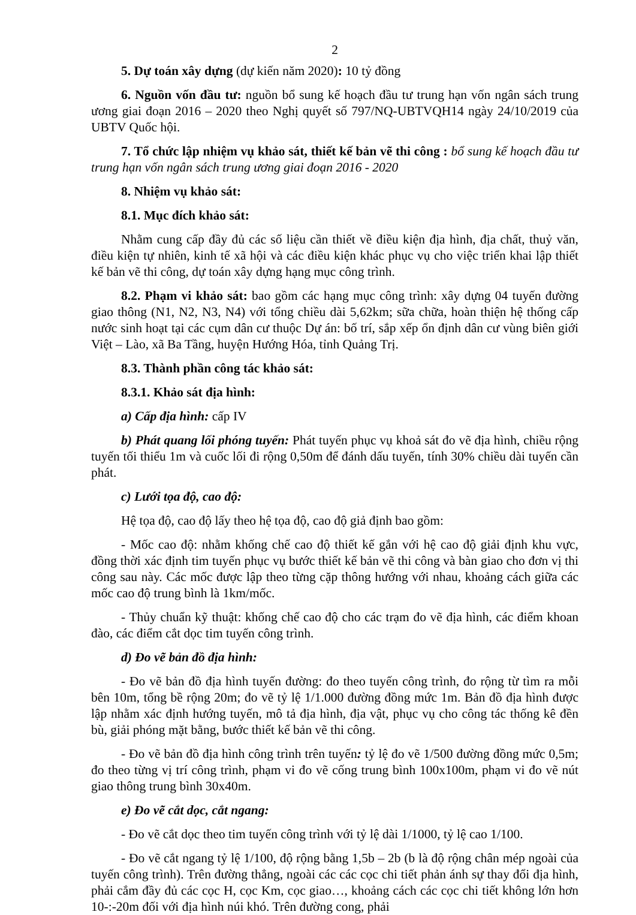2
5. Dự toán xây dựng (dự kiến năm 2020): 10 tỷ đồng
6. Nguồn vốn đầu tư: nguồn bổ sung kế hoạch đầu tư trung hạn vốn ngân sách trung ương giai đoạn 2016 – 2020 theo Nghị quyết số 797/NQ-UBTVQH14 ngày 24/10/2019 của UBTV Quốc hội.
7. Tổ chức lập nhiệm vụ khảo sát, thiết kế bản vẽ thi công : bổ sung kế hoạch đầu tư trung hạn vốn ngân sách trung ương giai đoạn 2016 - 2020
8. Nhiệm vụ khảo sát:
8.1. Mục đích khảo sát:
Nhằm cung cấp đầy đủ các số liệu cần thiết về điều kiện địa hình, địa chất, thuỷ văn, điều kiện tự nhiên, kinh tế xã hội và các điều kiện khác phục vụ cho việc triển khai lập thiết kế bản vẽ thi công, dự toán xây dựng hạng mục công trình.
8.2. Phạm vi khảo sát: bao gồm các hạng mục công trình: xây dựng 04 tuyến đường giao thông (N1, N2, N3, N4) với tổng chiều dài 5,62km; sữa chữa, hoàn thiện hệ thống cấp nước sinh hoạt tại các cụm dân cư thuộc Dự án: bố trí, sắp xếp ổn định dân cư vùng biên giới Việt – Lào, xã Ba Tầng, huyện Hướng Hóa, tỉnh Quảng Trị.
8.3. Thành phần công tác khảo sát:
8.3.1. Khảo sát địa hình:
a) Cấp địa hình: cấp IV
b) Phát quang lối phóng tuyến: Phát tuyến phục vụ khoả sát đo vẽ địa hình, chiều rộng tuyến tối thiểu 1m và cuốc lối đi rộng 0,50m để đánh dấu tuyến, tính 30% chiều dài tuyến cần phát.
c) Lưới tọa độ, cao độ:
Hệ tọa độ, cao độ lấy theo hệ tọa độ, cao độ giả định bao gồm:
- Mốc cao độ: nhằm khống chế cao độ thiết kế gắn với hệ cao độ giải định khu vực, đồng thời xác định tim tuyến phục vụ bước thiết kế bản vẽ thi công và bàn giao cho đơn vị thi công sau này. Các mốc được lập theo từng cặp thông hướng với nhau, khoảng cách giữa các mốc cao độ trung bình là 1km/mốc.
- Thủy chuẩn kỹ thuật: khống chế cao độ cho các trạm đo vẽ địa hình, các điểm khoan đào, các điểm cắt dọc tim tuyến công trình.
d) Đo vẽ bản đồ địa hình:
- Đo vẽ bản đồ địa hình tuyến đường: đo theo tuyến công trình, đo rộng từ tìm ra mỗi bên 10m, tổng bề rộng 20m; đo vẽ tỷ lệ 1/1.000 đường đồng mức 1m. Bản đồ địa hình được lập nhằm xác định hướng tuyến, mô tả địa hình, địa vật, phục vụ cho công tác thống kê đền bù, giải phóng mặt bằng, bước thiết kế bản vẽ thi công.
- Đo vẽ bản đồ địa hình công trình trên tuyến: tỷ lệ đo vẽ 1/500 đường đồng mức 0,5m; đo theo từng vị trí công trình, phạm vi đo vẽ cống trung bình 100x100m, phạm vi đo vẽ nút giao thông trung bình 30x40m.
e) Đo vẽ cắt dọc, cắt ngang:
- Đo vẽ cắt dọc theo tim tuyến công trình với tỷ lệ dài 1/1000, tỷ lệ cao 1/100.
- Đo vẽ cắt ngang tỷ lệ 1/100, độ rộng bằng 1,5b – 2b (b là độ rộng chân mép ngoài của tuyến công trình). Trên đường thẳng, ngoài các các cọc chi tiết phản ánh sự thay đổi địa hình, phải cắm đầy đủ các cọc H, cọc Km, cọc giao…, khoảng cách các cọc chi tiết không lớn hơn 10-:-20m đối với địa hình núi khó. Trên đường cong, phải